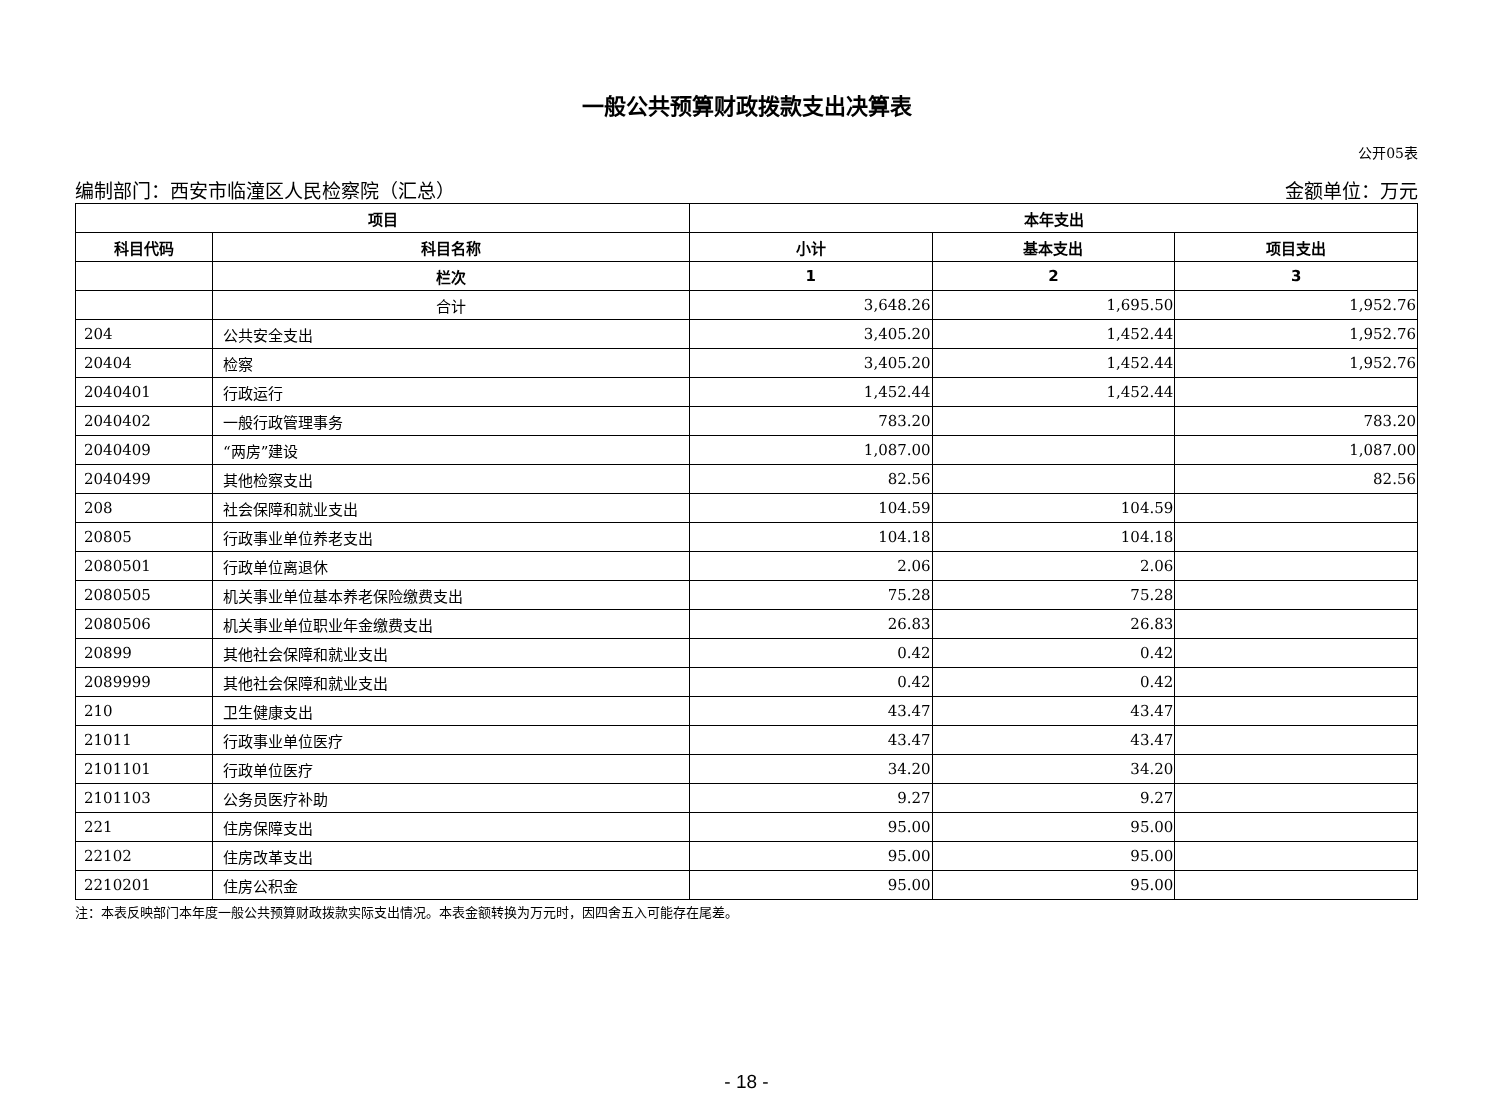一般公共预算财政拨款支出决算表
公开05表
编制部门：西安市临潼区人民检察院（汇总） 金额单位：万元
| 项目 | | 本年支出 | | |
| --- | --- | --- | --- | --- |
| 科目代码 | 科目名称 | 小计 | 基本支出 | 项目支出 |
| | 栏次 | 1 | 2 | 3 |
| | 合计 | 3,648.26 | 1,695.50 | 1,952.76 |
| 204 | 公共安全支出 | 3,405.20 | 1,452.44 | 1,952.76 |
| 20404 | 检察 | 3,405.20 | 1,452.44 | 1,952.76 |
| 2040401 | 行政运行 | 1,452.44 | 1,452.44 | |
| 2040402 | 一般行政管理事务 | 783.20 | | 783.20 |
| 2040409 | “两房”建设 | 1,087.00 | | 1,087.00 |
| 2040499 | 其他检察支出 | 82.56 | | 82.56 |
| 208 | 社会保障和就业支出 | 104.59 | 104.59 | |
| 20805 | 行政事业单位养老支出 | 104.18 | 104.18 | |
| 2080501 | 行政单位离退休 | 2.06 | 2.06 | |
| 2080505 | 机关事业单位基本养老保险缴费支出 | 75.28 | 75.28 | |
| 2080506 | 机关事业单位职业年金缴费支出 | 26.83 | 26.83 | |
| 20899 | 其他社会保障和就业支出 | 0.42 | 0.42 | |
| 2089999 | 其他社会保障和就业支出 | 0.42 | 0.42 | |
| 210 | 卫生健康支出 | 43.47 | 43.47 | |
| 21011 | 行政事业单位医疗 | 43.47 | 43.47 | |
| 2101101 | 行政单位医疗 | 34.20 | 34.20 | |
| 2101103 | 公务员医疗补助 | 9.27 | 9.27 | |
| 221 | 住房保障支出 | 95.00 | 95.00 | |
| 22102 | 住房改革支出 | 95.00 | 95.00 | |
| 2210201 | 住房公积金 | 95.00 | 95.00 | |
注：本表反映部门本年度一般公共预算财政拨款实际支出情况。本表金额转换为万元时，因四舍五入可能存在尾差。
- 18 -